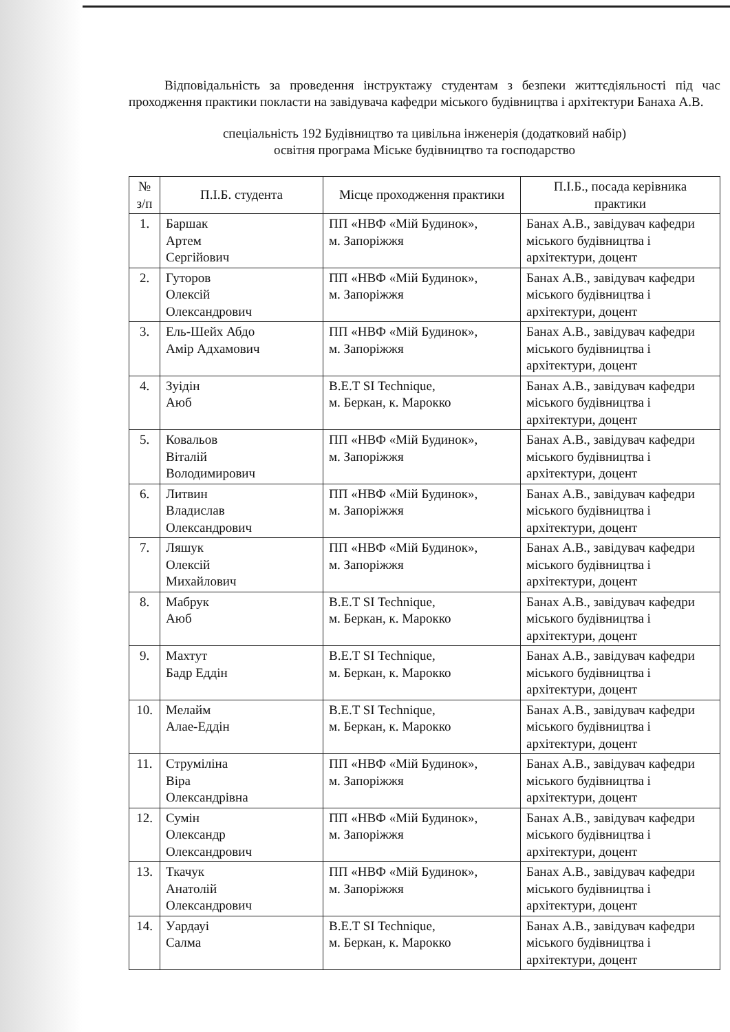Відповідальність за проведення інструктажу студентам з безпеки життєдіяльності під час проходження практики покласти на завідувача кафедри міського будівництва і архітектури Банаха А.В.
спеціальність 192 Будівництво та цивільна інженерія (додатковий набір)
освітня програма Міське будівництво та господарство
| № з/п | П.І.Б. студента | Місце проходження практики | П.І.Б., посада керівника практики |
| --- | --- | --- | --- |
| 1. | Баршак Артем Сергійович | ПП «НВФ «Мій Будинок», м. Запоріжжя | Банах А.В., завідувач кафедри міського будівництва і архітектури, доцент |
| 2. | Гуторов Олексій Олександрович | ПП «НВФ «Мій Будинок», м. Запоріжжя | Банах А.В., завідувач кафедри міського будівництва і архітектури, доцент |
| 3. | Ель-Шейх Абдо Амір Адхамович | ПП «НВФ «Мій Будинок», м. Запоріжжя | Банах А.В., завідувач кафедри міського будівництва і архітектури, доцент |
| 4. | Зуідін Аюб | B.E.T SI Technique, м. Беркан, к. Марокко | Банах А.В., завідувач кафедри міського будівництва і архітектури, доцент |
| 5. | Ковальов Віталій Володимирович | ПП «НВФ «Мій Будинок», м. Запоріжжя | Банах А.В., завідувач кафедри міського будівництва і архітектури, доцент |
| 6. | Литвин Владислав Олександрович | ПП «НВФ «Мій Будинок», м. Запоріжжя | Банах А.В., завідувач кафедри міського будівництва і архітектури, доцент |
| 7. | Ляшук Олексій Михайлович | ПП «НВФ «Мій Будинок», м. Запоріжжя | Банах А.В., завідувач кафедри міського будівництва і архітектури, доцент |
| 8. | Мабрук Аюб | B.E.T SI Technique, м. Беркан, к. Марокко | Банах А.В., завідувач кафедри міського будівництва і архітектури, доцент |
| 9. | Махтут Бадр Еддін | B.E.T SI Technique, м. Беркан, к. Марокко | Банах А.В., завідувач кафедри міського будівництва і архітектури, доцент |
| 10. | Мелайм Алае-Еддін | B.E.T SI Technique, м. Беркан, к. Марокко | Банах А.В., завідувач кафедри міського будівництва і архітектури, доцент |
| 11. | Струміліна Віра Олександрівна | ПП «НВФ «Мій Будинок», м. Запоріжжя | Банах А.В., завідувач кафедри міського будівництва і архітектури, доцент |
| 12. | Сумін Олександр Олександрович | ПП «НВФ «Мій Будинок», м. Запоріжжя | Банах А.В., завідувач кафедри міського будівництва і архітектури, доцент |
| 13. | Ткачук Анатолій Олександрович | ПП «НВФ «Мій Будинок», м. Запоріжжя | Банах А.В., завідувач кафедри міського будівництва і архітектури, доцент |
| 14. | Уардауі Салма | B.E.T SI Technique, м. Беркан, к. Марокко | Банах А.В., завідувач кафедри міського будівництва і архітектури, доцент |